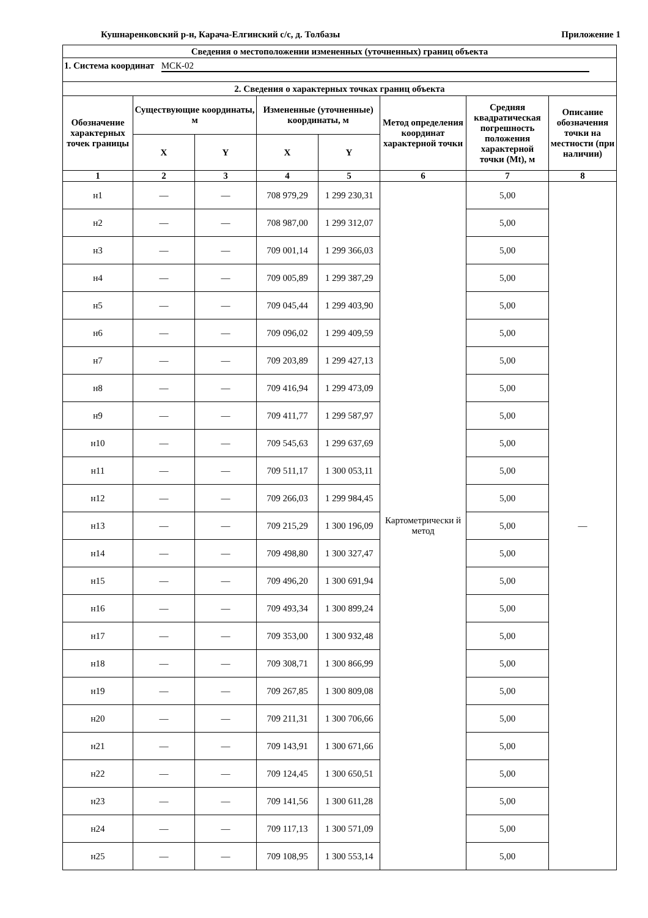Кушнаренковский р-н, Карача-Елгинский с/с, д. Толбазы Приложение 1
| Сведения о местоположении измененных (уточненных) границ объекта | | | | | | | |
| --- | --- | --- | --- | --- | --- | --- | --- |
| 1. Система координат МСК-02 | | | | | | | |
| 2. Сведения о характерных точках границ объекта | | | | | | | |
| Обозначение характерных точек границы | Существующие координаты, м | | Измененные (уточненные) координаты, м | | Метод определения координат характерной точки | Средняя квадратическая погрешность положения характерной точки (Mt), м | Описание обозначения точки на местности (при наличии) |
| | X | Y | X | Y | | | |
| 1 | 2 | 3 | 4 | 5 | 6 | 7 | 8 |
| н1 | — | — | 708 979,29 | 1 299 230,31 | Картометрически й метод | 5,00 | — |
| н2 | — | — | 708 987,00 | 1 299 312,07 | | 5,00 | |
| н3 | — | — | 709 001,14 | 1 299 366,03 | | 5,00 | |
| н4 | — | — | 709 005,89 | 1 299 387,29 | | 5,00 | |
| н5 | — | — | 709 045,44 | 1 299 403,90 | | 5,00 | |
| н6 | — | — | 709 096,02 | 1 299 409,59 | | 5,00 | |
| н7 | — | — | 709 203,89 | 1 299 427,13 | | 5,00 | |
| н8 | — | — | 709 416,94 | 1 299 473,09 | | 5,00 | |
| н9 | — | — | 709 411,77 | 1 299 587,97 | | 5,00 | |
| н10 | — | — | 709 545,63 | 1 299 637,69 | | 5,00 | |
| н11 | — | — | 709 511,17 | 1 300 053,11 | | 5,00 | |
| н12 | — | — | 709 266,03 | 1 299 984,45 | | 5,00 | |
| н13 | — | — | 709 215,29 | 1 300 196,09 | | 5,00 | |
| н14 | — | — | 709 498,80 | 1 300 327,47 | | 5,00 | |
| н15 | — | — | 709 496,20 | 1 300 691,94 | | 5,00 | |
| н16 | — | — | 709 493,34 | 1 300 899,24 | | 5,00 | |
| н17 | — | — | 709 353,00 | 1 300 932,48 | | 5,00 | |
| н18 | — | — | 709 308,71 | 1 300 866,99 | | 5,00 | |
| н19 | — | — | 709 267,85 | 1 300 809,08 | | 5,00 | |
| н20 | — | — | 709 211,31 | 1 300 706,66 | | 5,00 | |
| н21 | — | — | 709 143,91 | 1 300 671,66 | | 5,00 | |
| н22 | — | — | 709 124,45 | 1 300 650,51 | | 5,00 | |
| н23 | — | — | 709 141,56 | 1 300 611,28 | | 5,00 | |
| н24 | — | — | 709 117,13 | 1 300 571,09 | | 5,00 | |
| н25 | — | — | 709 108,95 | 1 300 553,14 | | 5,00 | |